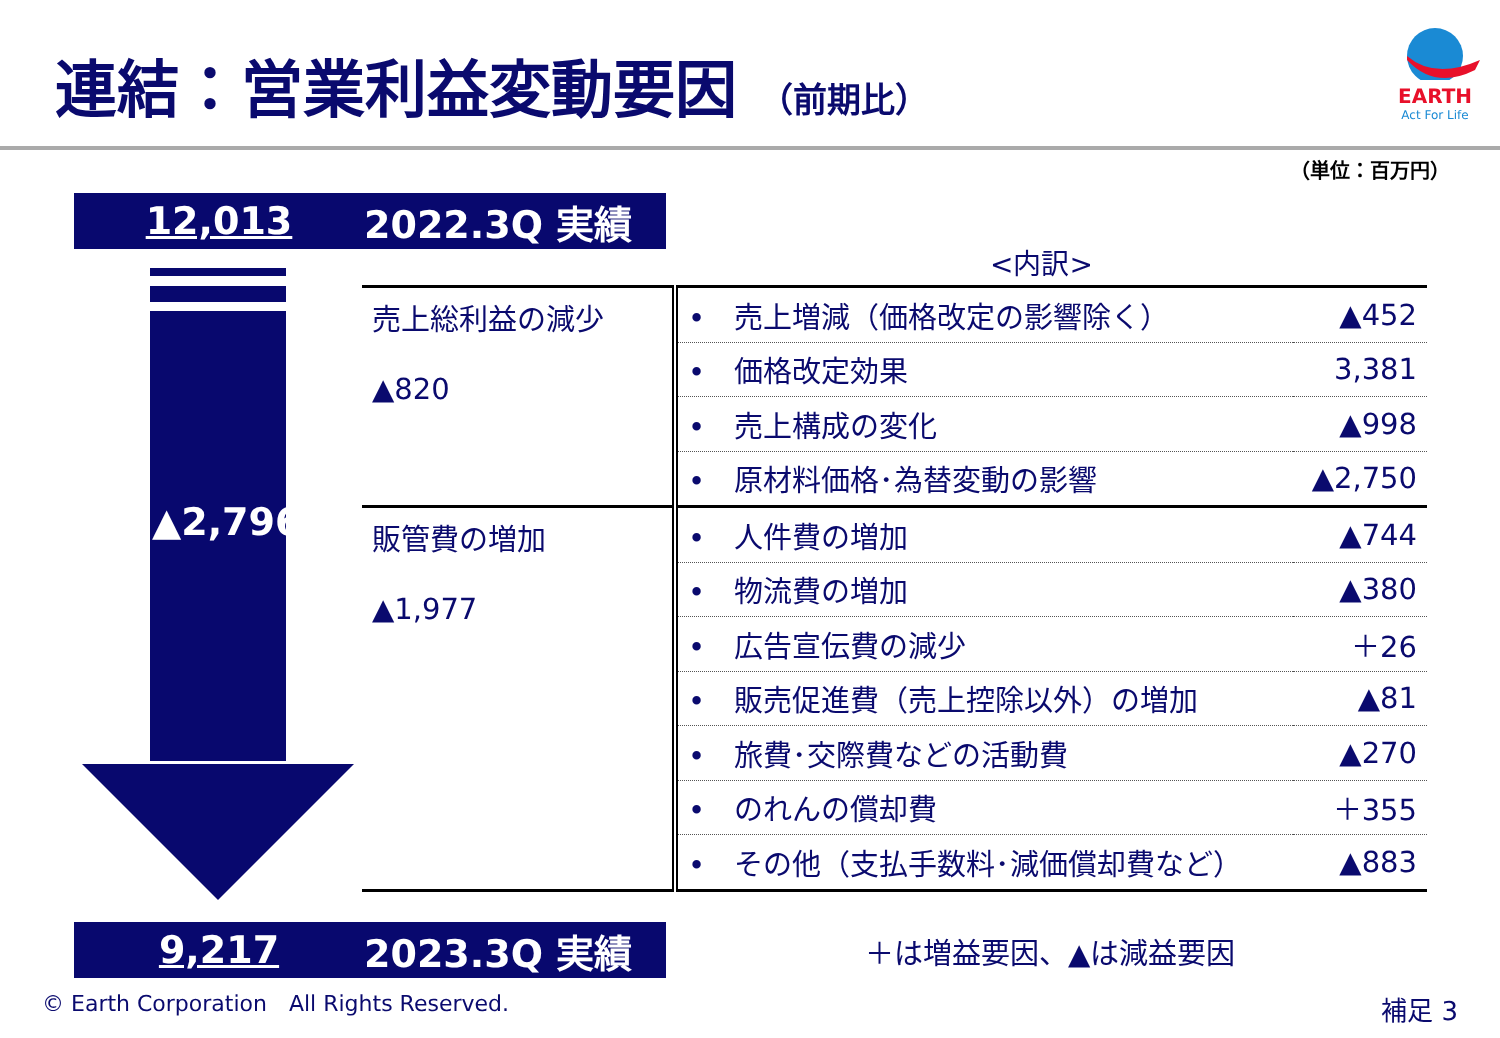連結：営業利益変動要因 （前期比）
EARTH
Act For Life
（単位：百万円）
12,013 2022.3Q 実績
▲2,796
<内訳>
| 売上総利益の減少 ▲820 | • 売上増減（価格改定の影響除く） | ▲452 |
| | • 価格改定効果 | 3,381 |
| | • 売上構成の変化 | ▲998 |
| | • 原材料価格･為替変動の影響 | ▲2,750 |
| 販管費の増加 ▲1,977 | • 人件費の増加 | ▲744 |
| | • 物流費の増加 | ▲380 |
| | • 広告宣伝費の減少 | ＋26 |
| | • 販売促進費（売上控除以外）の増加 | ▲81 |
| | • 旅費･交際費などの活動費 | ▲270 |
| | • のれんの償却費 | ＋355 |
| | • その他（支払手数料･減価償却費など） | ▲883 |
9,217 2023.3Q 実績 ＋は増益要因、▲は減益要因
© Earth Corporation　All Rights Reserved.
補足 3